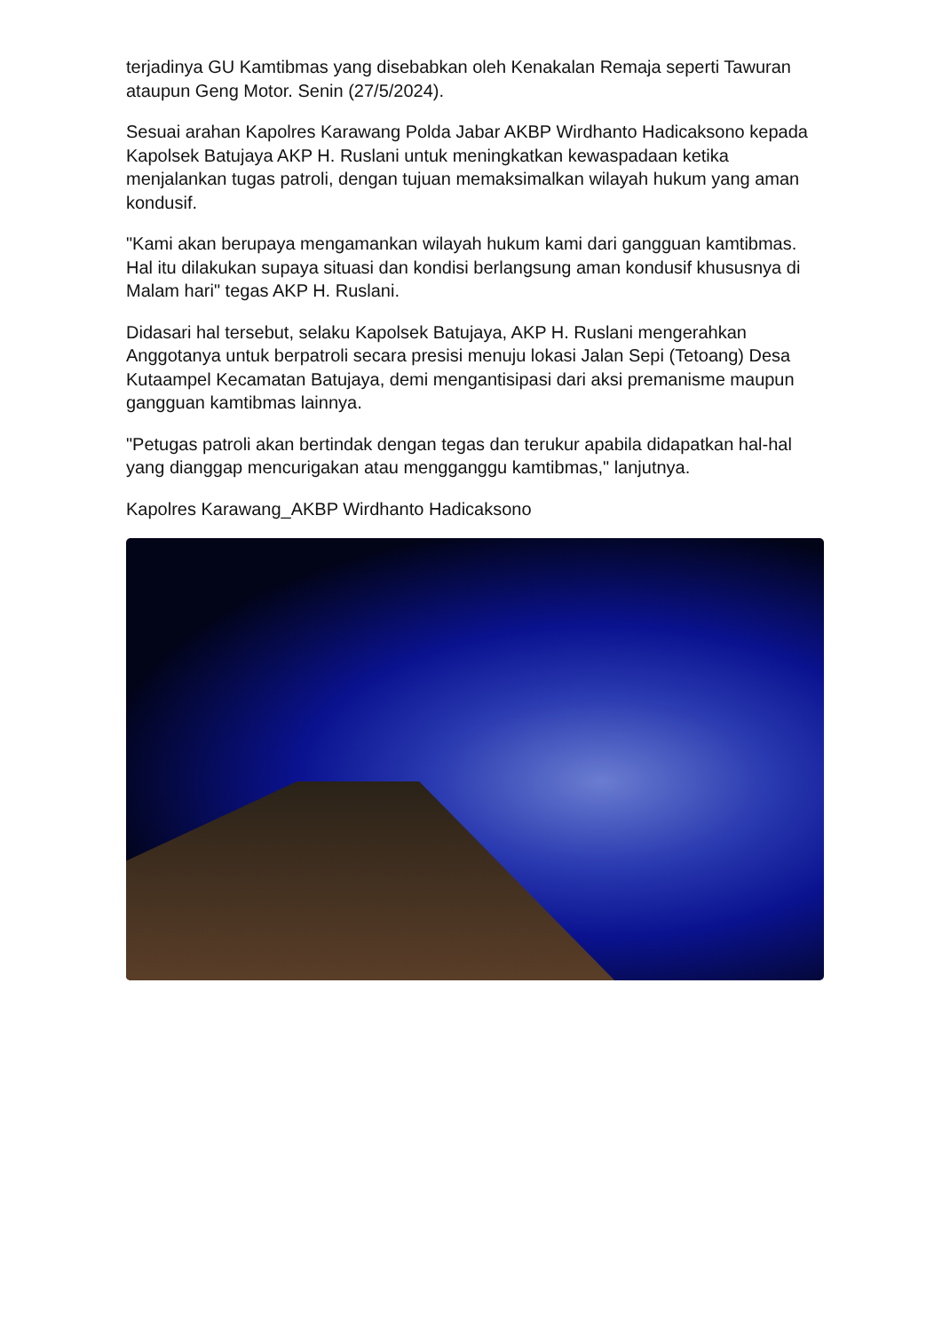terjadinya GU Kamtibmas yang disebabkan oleh Kenakalan Remaja seperti Tawuran ataupun Geng Motor. Senin (27/5/2024).
Sesuai arahan Kapolres Karawang Polda Jabar AKBP Wirdhanto Hadicaksono kepada Kapolsek Batujaya AKP H. Ruslani untuk meningkatkan kewaspadaan ketika menjalankan tugas patroli, dengan tujuan memaksimalkan wilayah hukum yang aman kondusif.
"Kami akan berupaya mengamankan wilayah hukum kami dari gangguan kamtibmas. Hal itu dilakukan supaya situasi dan kondisi berlangsung aman kondusif khususnya di Malam hari" tegas AKP H. Ruslani.
Didasari hal tersebut, selaku Kapolsek Batujaya, AKP H. Ruslani mengerahkan Anggotanya untuk berpatroli secara presisi menuju lokasi Jalan Sepi (Tetoang) Desa Kutaampel Kecamatan Batujaya, demi mengantisipasi dari aksi premanisme maupun gangguan kamtibmas lainnya.
"Petugas patroli akan bertindak dengan tegas dan terukur apabila didapatkan hal-hal yang dianggap mencurigakan atau mengganggu kamtibmas," lanjutnya.
Kapolres Karawang_AKBP Wirdhanto Hadicaksono